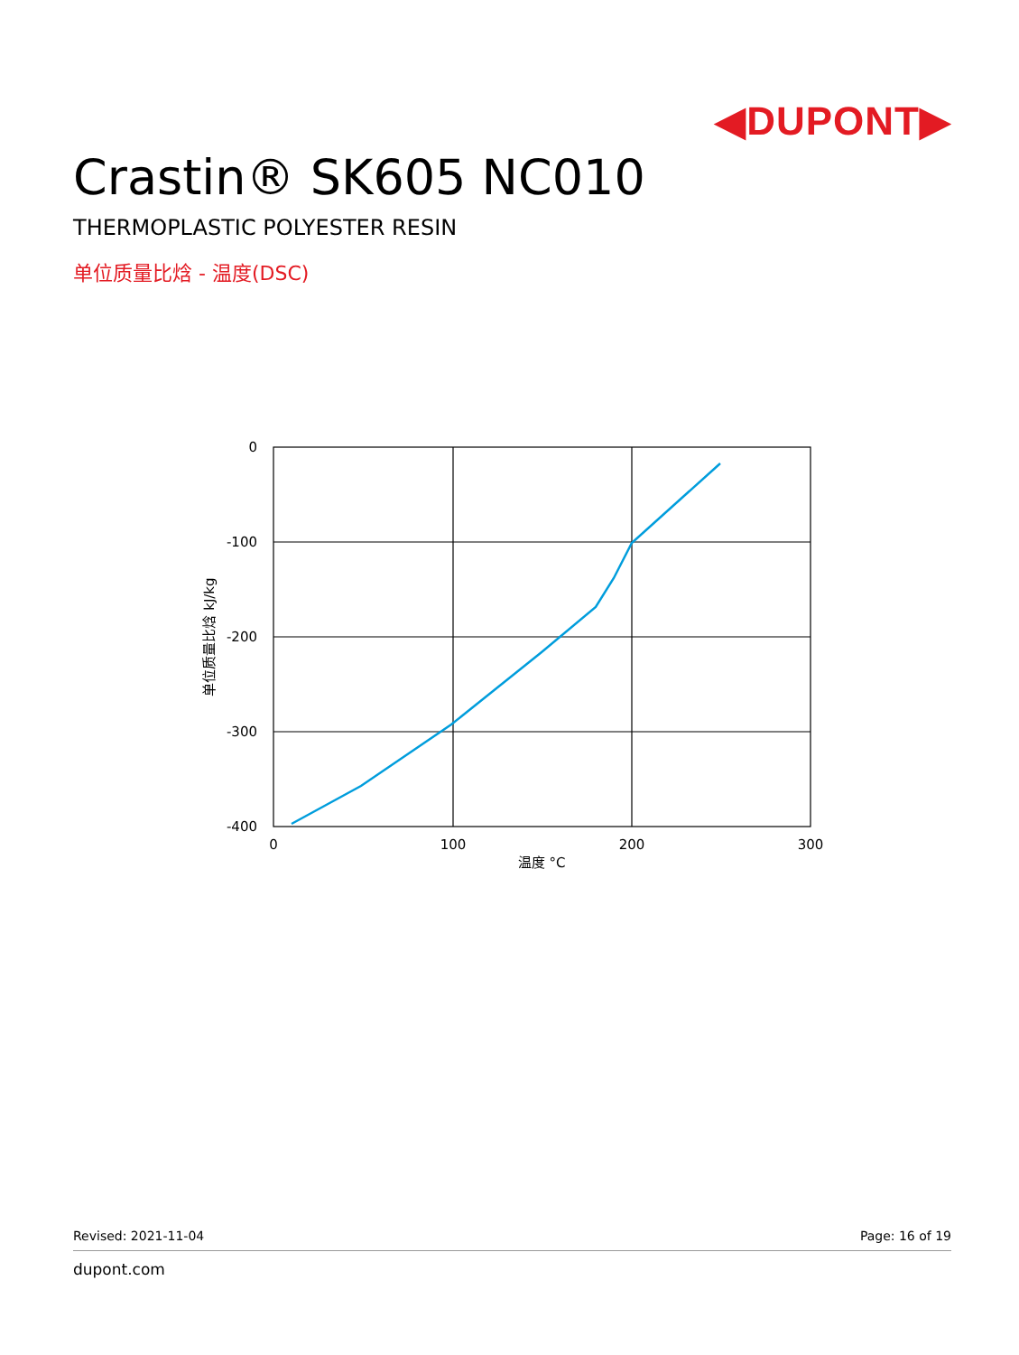◀DUPONT▶
Crastin® SK605 NC010
THERMOPLASTIC POLYESTER RESIN
单位质量比焓 - 温度(DSC)
0
-100
-200
-300
-400
0
100
200
300
温度 °C
单位质量比焓 kJ/kg
Revised: 2021-11-04 Page: 16 of 19
dupont.com